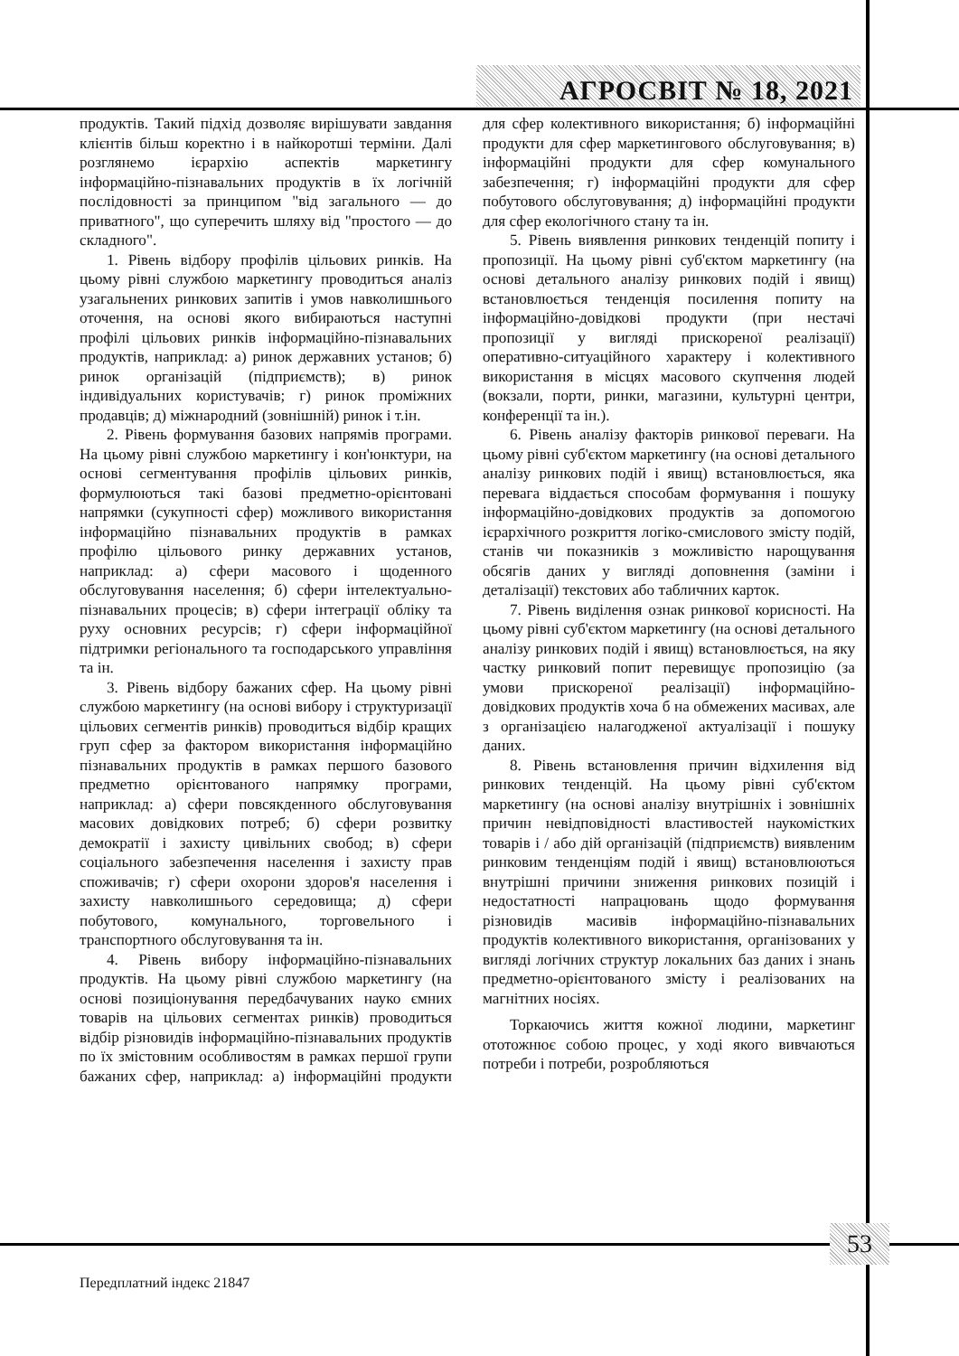АГРОСВІТ № 18, 2021
продуктів. Такий підхід дозволяє вирішувати завдання клієнтів більш коректно і в найкоротші терміни. Далі розглянемо ієрархію аспектів маркетингу інформаційно-пізнавальних продуктів в їх логічній послідовності за принципом "від загального — до приватного", що суперечить шляху від "простого — до складного".
1. Рівень відбору профілів цільових ринків. На цьому рівні службою маркетингу проводиться аналіз узагальнених ринкових запитів і умов навколишнього оточення, на основі якого вибираються наступні профілі цільових ринків інформаційно-пізнавальних продуктів, наприклад: а) ринок державних установ; б) ринок організацій (підприємств); в) ринок індивідуальних користувачів; г) ринок проміжних продавців; д) міжнародний (зовнішній) ринок і т.ін.
2. Рівень формування базових напрямів програми. На цьому рівні службою маркетингу і кон'юнктури, на основі сегментування профілів цільових ринків, формулюються такі базові предметно-орієнтовані напрямки (сукупності сфер) можливого використання інформаційно пізнавальних продуктів в рамках профілю цільового ринку державних установ, наприклад: а) сфери масового і щоденного обслуговування населення; б) сфери інтелектуально-пізнавальних процесів; в) сфери інтеграції обліку та руху основних ресурсів; г) сфери інформаційної підтримки регіонального та господарського управління та ін.
3. Рівень відбору бажаних сфер. На цьому рівні службою маркетингу (на основі вибору і структуризації цільових сегментів ринків) проводиться відбір кращих груп сфер за фактором використання інформаційно пізнавальних продуктів в рамках першого базового предметно орієнтованого напрямку програми, наприклад: а) сфери повсякденного обслуговування масових довідкових потреб; б) сфери розвитку демократії і захисту цивільних свобод; в) сфери соціального забезпечення населення і захисту прав споживачів; г) сфери охорони здоров'я населення і захисту навколишнього середовища; д) сфери побутового, комунального, торговельного і транспортного обслуговування та ін.
4. Рівень вибору інформаційно-пізнавальних продуктів. На цьому рівні службою маркетингу (на основі позиціонування передбачуваних науко ємних товарів на цільових сегментах ринків) проводиться відбір різновидів інформаційно-пізнавальних продуктів по їх змістовним особливостям в рамках першої групи бажаних сфер, наприклад: а) інформаційні продукти для сфер колективного використання; б) інформаційні продукти для сфер маркетингового обслуговування; в) інформаційні продукти для сфер комунального забезпечення; г) інформаційні продукти для сфер побутового обслуговування; д) інформаційні продукти для сфер екологічного стану та ін.
5. Рівень виявлення ринкових тенденцій попиту і пропозиції. На цьому рівні суб'єктом маркетингу (на основі детального аналізу ринкових подій і явищ) встановлюється тенденція посилення попиту на інформаційно-довідкові продукти (при нестачі пропозиції у вигляді прискореної реалізації) оперативно-ситуаційного характеру і колективного використання в місцях масового скупчення людей (вокзали, порти, ринки, магазини, культурні центри, конференції та ін.).
6. Рівень аналізу факторів ринкової переваги. На цьому рівні суб'єктом маркетингу (на основі детального аналізу ринкових подій і явищ) встановлюється, яка перевага віддається способам формування і пошуку інформаційно-довідкових продуктів за допомогою ієрархічного розкриття логіко-смислового змісту подій, станів чи показників з можливістю нарощування обсягів даних у вигляді доповнення (заміни і деталізації) текстових або табличних карток.
7. Рівень виділення ознак ринкової корисності. На цьому рівні суб'єктом маркетингу (на основі детального аналізу ринкових подій і явищ) встановлюється, на яку частку ринковий попит перевищує пропозицію (за умови прискореної реалізації) інформаційно-довідкових продуктів хоча б на обмежених масивах, але з організацією налагодженої актуалізації і пошуку даних.
8. Рівень встановлення причин відхилення від ринкових тенденцій. На цьому рівні суб'єктом маркетингу (на основі аналізу внутрішніх і зовнішніх причин невідповідності властивостей наукомістких товарів і / або дій організацій (підприємств) виявленим ринковим тенденціям подій і явищ) встановлюються внутрішні причини зниження ринкових позицій і недостатності напрацювань щодо формування різновидів масивів інформаційно-пізнавальних продуктів колективного використання, організованих у вигляді логічних структур локальних баз даних і знань предметно-орієнтованого змісту і реалізованих на магнітних носіях.
Торкаючись життя кожної людини, маркетинг ототожнює собою процес, у ході якого вивчаються потреби і потреби, розробляються
53
Передплатний індекс 21847